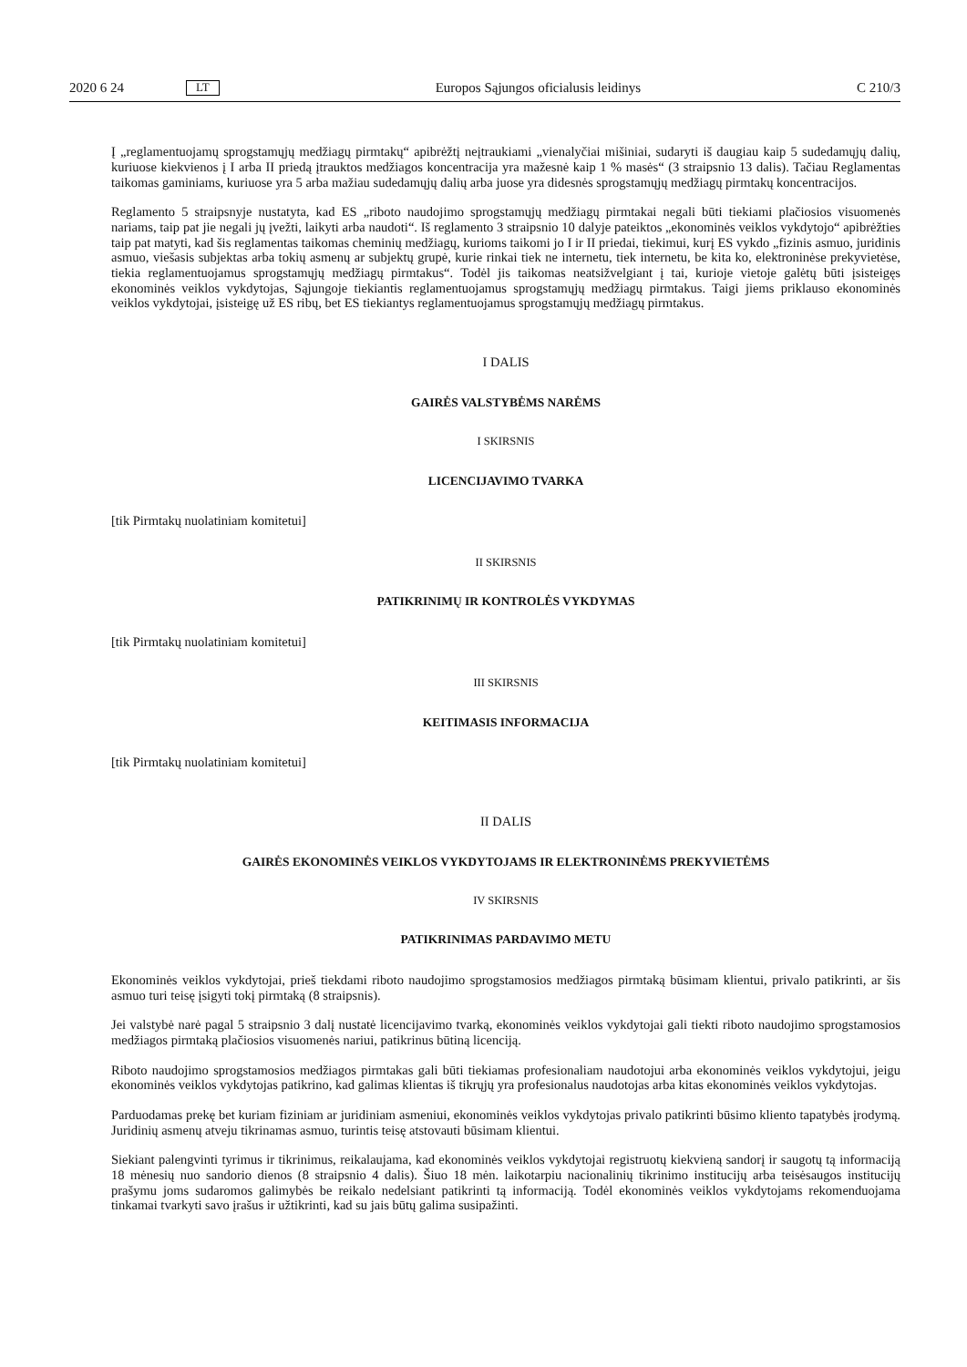2020 6 24 LT Europos Sąjungos oficialusis leidinys C 210/3
Į „reglamentuojamų sprogstamųjų medžiagų pirmtakų“ apibrėžtį neįtraukiami „vienalyčiai mišiniai, sudaryti iš daugiau kaip 5 sudedamųjų dalių, kuriuose kiekvienos į I arba II priedą įtrauktos medžiagos koncentracija yra mažesnė kaip 1 % masės“ (3 straipsnio 13 dalis). Tačiau Reglamentas taikomas gaminiams, kuriuose yra 5 arba mažiau sudedamųjų dalių arba juose yra didesnės sprogstamųjų medžiagų pirmtakų koncentracijos.
Reglamento 5 straipsnyje nustatyta, kad ES „riboto naudojimo sprogstamųjų medžiagų pirmtakai negali būti tiekiami plačiosios visuomenės nariams, taip pat jie negali jų įvežti, laikyti arba naudoti“. Iš reglamento 3 straipsnio 10 dalyje pateiktos „ekonominės veiklos vykdytojo“ apibrėžties taip pat matyti, kad šis reglamentas taikomas cheminių medžiagų, kurioms taikomi jo I ir II priedai, tiekimui, kurį ES vykdo „fizinis asmuo, juridinis asmuo, viešasis subjektas arba tokių asmenų ar subjektų grupė, kurie rinkai tiek ne internetu, tiek internetu, be kita ko, elektroninėse prekyvietėse, tiekia reglamentuojamus sprogstamųjų medžiagų pirmtakus“. Todėl jis taikomas neatsižvelgiant į tai, kurioje vietoje galėtų būti įsisteigęs ekonominės veiklos vykdytojas, Sąjungoje tiekiantis reglamentuojamus sprogstamųjų medžiagų pirmtakus. Taigi jiems priklauso ekonominės veiklos vykdytojai, įsisteigę už ES ribų, bet ES tiekiantys reglamentuojamus sprogstamųjų medžiagų pirmtakus.
I DALIS
GAIRĖS VALSTYBĖMS NARĖMS
I SKIRSNIS
LICENCIJAVIMO TVARKA
[tik Pirmtakų nuolatiniam komitetui]
II SKIRSNIS
PATIKRINIMŲ IR KONTROLĖS VYKDYMAS
[tik Pirmtakų nuolatiniam komitetui]
III SKIRSNIS
KEITIMASIS INFORMACIJA
[tik Pirmtakų nuolatiniam komitetui]
II DALIS
GAIRĖS EKONOMINĖS VEIKLOS VYKDYTOJAMS IR ELEKTRONINĖMS PREKYVIETĖMS
IV SKIRSNIS
PATIKRINIMAS PARDAVIMO METU
Ekonominės veiklos vykdytojai, prieš tiekdami riboto naudojimo sprogstamosios medžiagos pirmtaką būsimam klientui, privalo patikrinti, ar šis asmuo turi teisę įsigyti tokį pirmtaką (8 straipsnis).
Jei valstybė narė pagal 5 straipsnio 3 dalį nustatė licencijavimo tvarką, ekonominės veiklos vykdytojai gali tiekti riboto naudojimo sprogstamosios medžiagos pirmtaką plačiosios visuomenės nariui, patikrinus būtiną licenciją.
Riboto naudojimo sprogstamosios medžiagos pirmtakas gali būti tiekiamas profesionaliam naudotojui arba ekonominės veiklos vykdytojui, jeigu ekonominės veiklos vykdytojas patikrino, kad galimas klientas iš tikrųjų yra profesionalus naudotojas arba kitas ekonominės veiklos vykdytojas.
Parduodamas prekę bet kuriam fiziniam ar juridiniam asmeniui, ekonominės veiklos vykdytojas privalo patikrinti būsimo kliento tapatybės įrodymą. Juridinių asmenų atveju tikrinamas asmuo, turintis teisę atstovauti būsimam klientui.
Siekiant palengvinti tyrimus ir tikrinimus, reikalaujama, kad ekonominės veiklos vykdytojai registruotų kiekvieną sandorį ir saugotų tą informaciją 18 mėnesių nuo sandorio dienos (8 straipsnio 4 dalis). Šiuo 18 mėn. laikotarpiu nacionalinių tikrinimo institucijų arba teisėsaugos institucijų prašymu joms sudaromos galimybės be reikalo nedelsiant patikrinti tą informaciją. Todėl ekonominės veiklos vykdytojams rekomenduojama tinkamai tvarkyti savo įrašus ir užtikrinti, kad su jais būtų galima susipažinti.